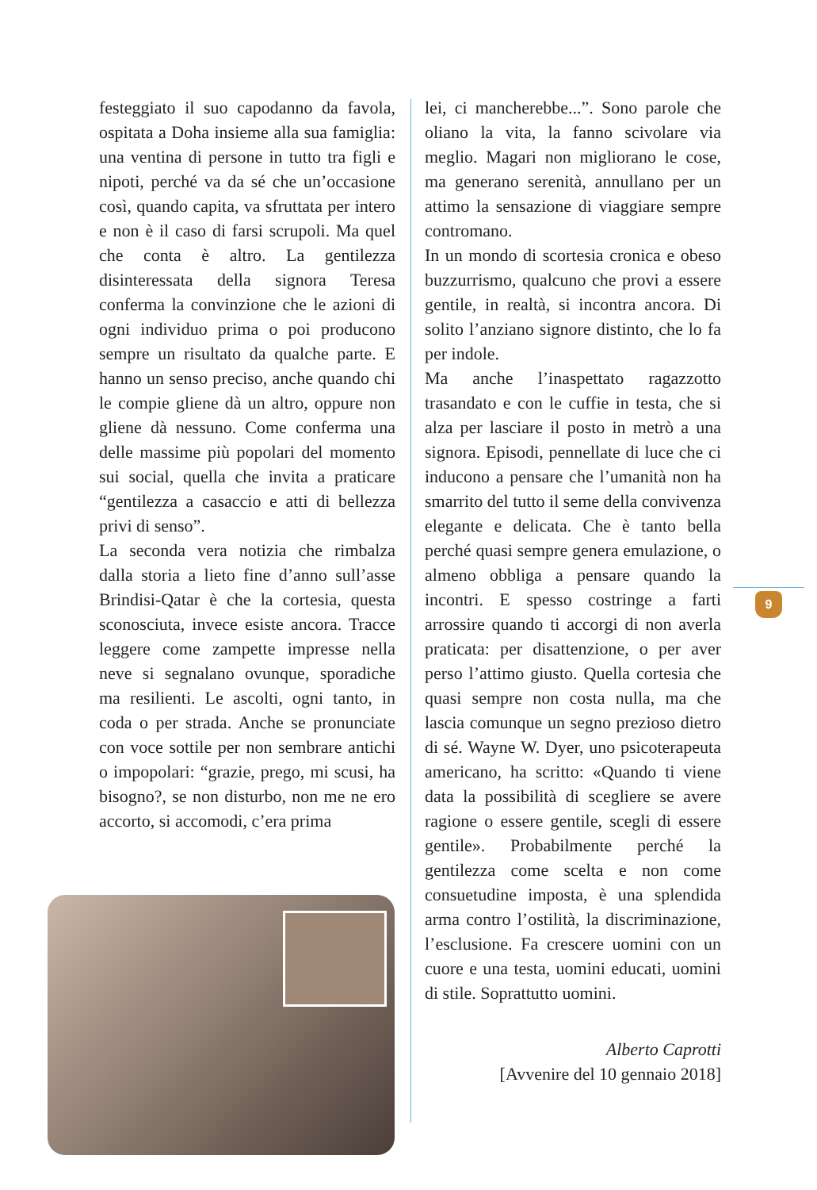festeggiato il suo capodanno da favola, ospitata a Doha insieme alla sua famiglia: una ventina di persone in tutto tra figli e nipoti, perché va da sé che un’occasione così, quando capita, va sfruttata per intero e non è il caso di farsi scrupoli. Ma quel che conta è altro. La gentilezza disinteressata della signora Teresa conferma la convinzione che le azioni di ogni individuo prima o poi producono sempre un risultato da qualche parte. E hanno un senso preciso, anche quando chi le compie gliene dà un altro, oppure non gliene dà nessuno. Come conferma una delle massime più popolari del momento sui social, quella che invita a praticare “gentilezza a casaccio e atti di bellezza privi di senso”.
La seconda vera notizia che rimbalza dalla storia a lieto fine d’anno sull’asse Brindisi-Qatar è che la cortesia, questa sconosciuta, invece esiste ancora. Tracce leggere come zampette impresse nella neve si segnalano ovunque, sporadiche ma resilienti. Le ascolti, ogni tanto, in coda o per strada. Anche se pronunciate con voce sottile per non sembrare antichi o impopolari: “grazie, prego, mi scusi, ha bisogno?, se non disturbo, non me ne ero accorto, si accomodi, c’era prima
lei, ci mancherebbe...”. Sono parole che oliano la vita, la fanno scivolare via meglio. Magari non migliorano le cose, ma generano serenità, annullano per un attimo la sensazione di viaggiare sempre contromano.
In un mondo di scortesia cronica e obeso buzzurrismo, qualcuno che provi a essere gentile, in realtà, si incontra ancora. Di solito l’anziano signore distinto, che lo fa per indole.
Ma anche l’inaspettato ragazzotto trasandato e con le cuffie in testa, che si alza per lasciare il posto in metrò a una signora. Episodi, pennellate di luce che ci inducono a pensare che l’umanità non ha smarrito del tutto il seme della convivenza elegante e delicata. Che è tanto bella perché quasi sempre genera emulazione, o almeno obbliga a pensare quando la incontri. E spesso costringe a farti arrossire quando ti accorgi di non averla praticata: per disattenzione, o per aver perso l’attimo giusto. Quella cortesia che quasi sempre non costa nulla, ma che lascia comunque un segno prezioso dietro di sé. Wayne W. Dyer, uno psicoterapeuta americano, ha scritto: «Quando ti viene data la possibilità di scegliere se avere ragione o essere gentile, scegli di essere gentile». Probabilmente perché la gentilezza come scelta e non come consuetudine imposta, è una splendida arma contro l’ostilità, la discriminazione, l’esclusione. Fa crescere uomini con un cuore e una testa, uomini educati, uomini di stile. Soprattutto uomini.
Alberto Caprotti
[Avvenire del 10 gennaio 2018]
9